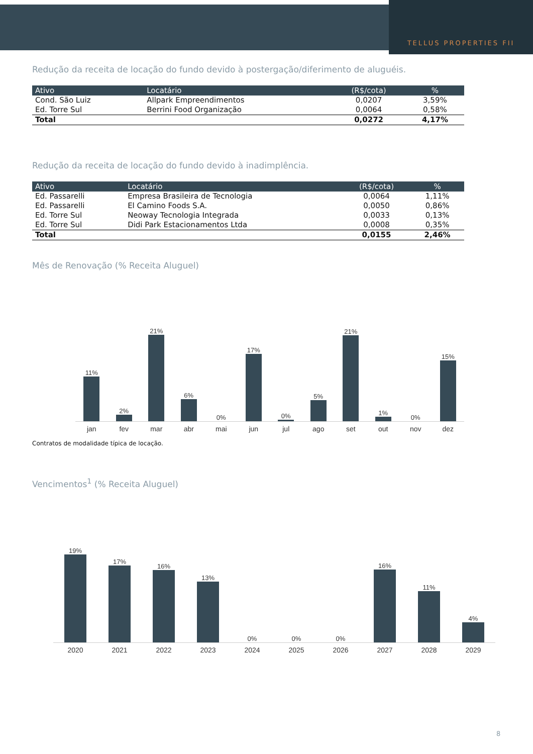TELLUS PROPERTIES FII
Redução da receita de locação do fundo devido à postergação/diferimento de aluguéis.
| Ativo | Locatário | (R$/cota) | % |
| --- | --- | --- | --- |
| Cond. São Luiz | Allpark Empreendimentos | 0,0207 | 3,59% |
| Ed. Torre Sul | Berrini Food Organização | 0,0064 | 0,58% |
| Total | | 0,0272 | 4,17% |
Redução da receita de locação do fundo devido à inadimplência.
| Ativo | Locatário | (R$/cota) | % |
| --- | --- | --- | --- |
| Ed. Passarelli | Empresa Brasileira de Tecnologia | 0,0064 | 1,11% |
| Ed. Passarelli | El Camino Foods S.A. | 0,0050 | 0,86% |
| Ed. Torre Sul | Neoway Tecnologia Integrada | 0,0033 | 0,13% |
| Ed. Torre Sul | Didi Park Estacionamentos Ltda | 0,0008 | 0,35% |
| Total | | 0,0155 | 2,46% |
Mês de Renovação (% Receita Aluguel)
11%
2%
21%
6%
0%
17%
0%
5%
21%
1%
0%
15%
jan fev mar abr mai jun jul ago set out nov dez
Contratos de modalidade típica de locação.
Vencimentos<sup>1</sup> (% Receita Aluguel)
19%
17%
16%
13%
0%
0%
0%
16%
11%
4%
2020 2021 2022 2023 2024 2025 2026 2027 2028 2029
8